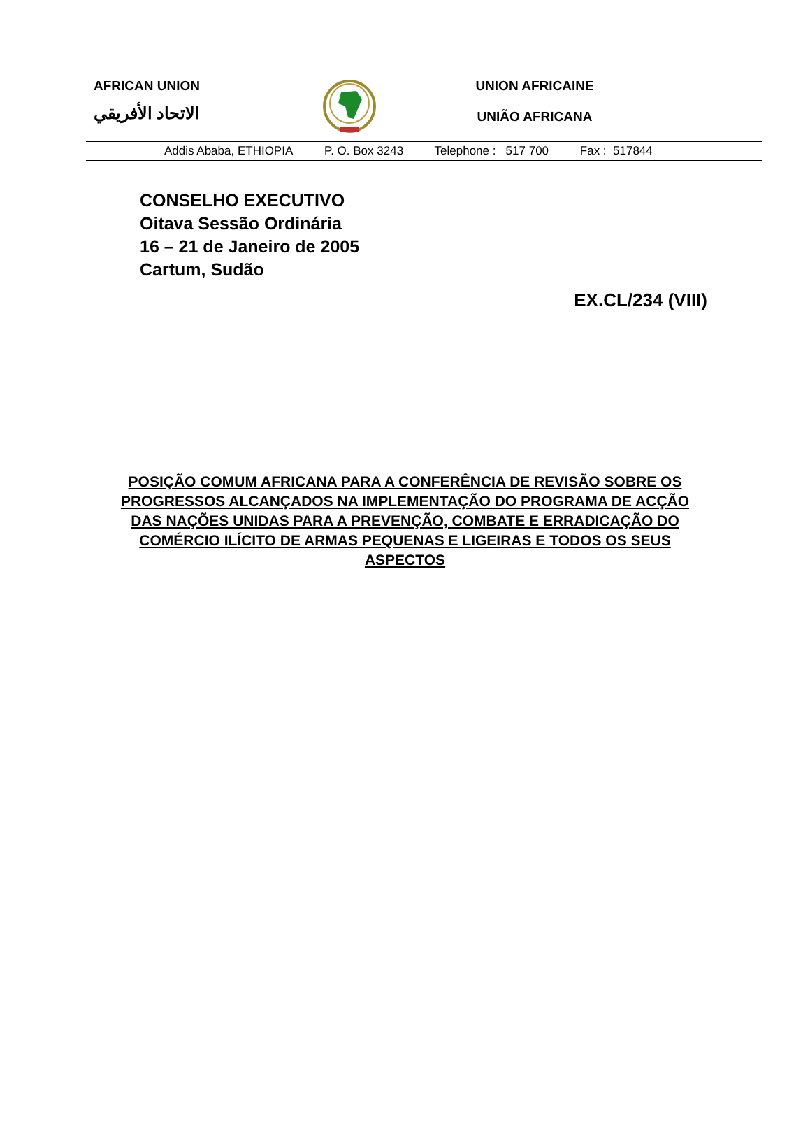AFRICAN UNION
الاتحاد الأفريقي
UNION AFRICAINE
UNIÃO AFRICANA
Addis Ababa, ETHIOPIA P. O. Box 3243 Telephone : 517 700 Fax : 517844
CONSELHO EXECUTIVO
Oitava Sessão Ordinária
16 – 21 de Janeiro de 2005
Cartum, Sudão
EX.CL/234 (VIII)
POSIÇÃO COMUM AFRICANA PARA A CONFERÊNCIA DE REVISÃO SOBRE OS PROGRESSOS ALCANÇADOS NA IMPLEMENTAÇÃO DO PROGRAMA DE ACÇÃO DAS NAÇÕES UNIDAS PARA A PREVENÇÃO, COMBATE E ERRADICAÇÃO DO COMÉRCIO ILÍCITO DE ARMAS PEQUENAS E LIGEIRAS E TODOS OS SEUS ASPECTOS